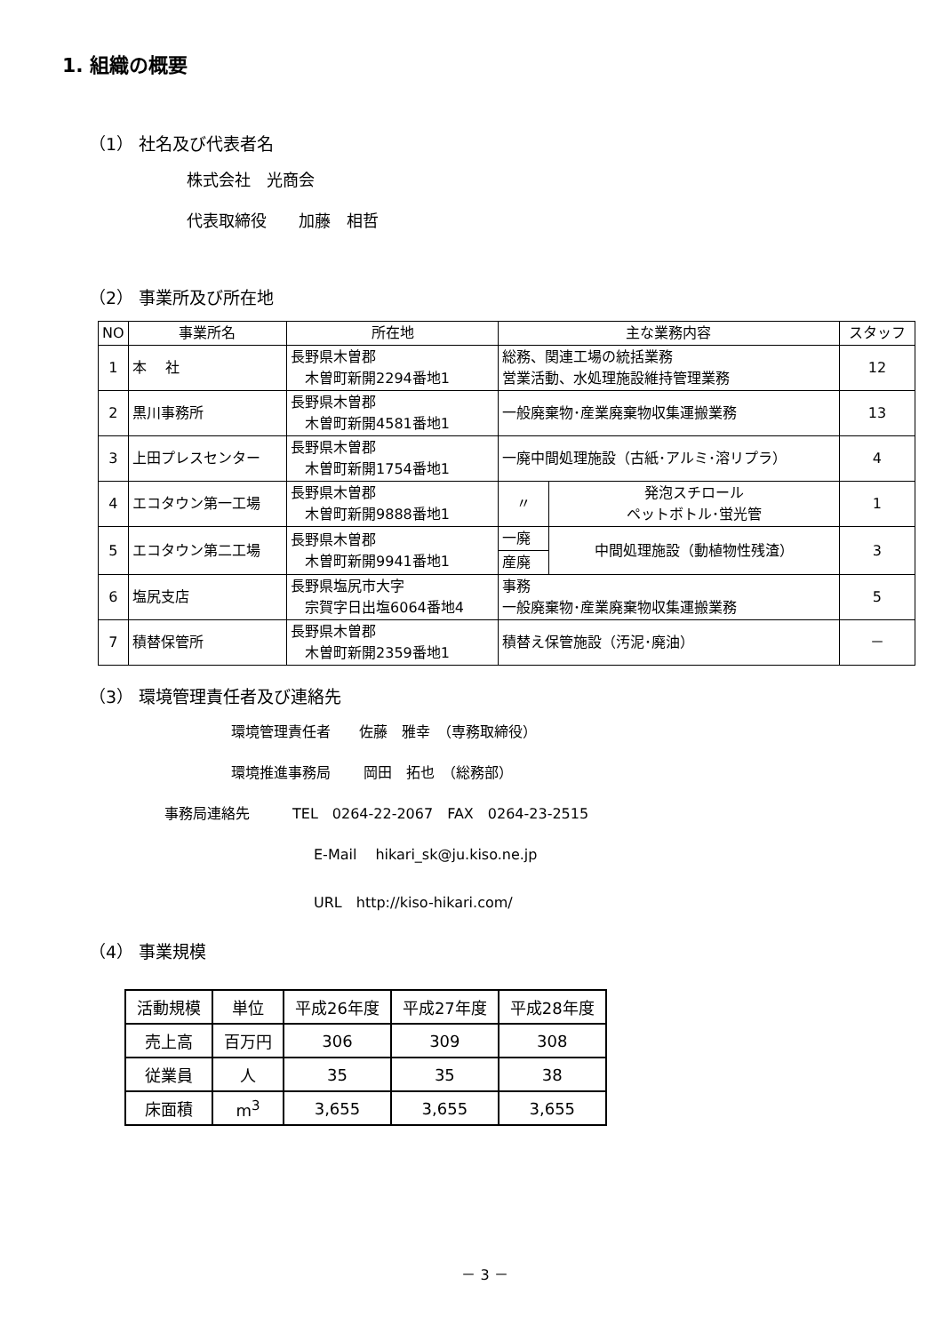1. 組織の概要
（1） 社名及び代表者名
株式会社　光商会
代表取締役　　加藤　相哲
（2） 事業所及び所在地
| NO | 事業所名 | 所在地 | 主な業務内容 | | | スタッフ |
| --- | --- | --- | --- | --- | --- | --- |
| 1 | 本 社 | 長野県木曽郡 木曽町新開2294番地1 | 総務、関連工場の統括業務 営業活動、水処理施設維持管理業務 | | | 12 |
| 2 | 黒川事務所 | 長野県木曽郡 木曽町新開4581番地1 | 一般廃棄物･産業廃棄物収集運搬業務 | | | 13 |
| 3 | 上田プレスセンター | 長野県木曽郡 木曽町新開1754番地1 | 一廃中間処理施設（古紙･アルミ･溶リプラ） | | | 4 |
| 4 | エコタウン第一工場 | 長野県木曽郡 木曽町新開9888番地1 | 〃 | | 発泡スチロール ペットボトル･蛍光管 | 1 |
| 5 | エコタウン第二工場 | 長野県木曽郡 木曽町新開9941番地1 | 一廃 | 中間処理施設（動植物性残渣） | | 3 |
| | | | 産廃 | | | |
| 6 | 塩尻支店 | 長野県塩尻市大字 宗賀字日出塩6064番地4 | 事務 一般廃棄物･産業廃棄物収集運搬業務 | | | 5 |
| 7 | 積替保管所 | 長野県木曽郡 木曽町新開2359番地1 | 積替え保管施設（汚泥･廃油） | | | － |
（3） 環境管理責任者及び連絡先
環境管理責任者　　佐藤　雅幸　（専務取締役）
環境推進事務局　　 岡田　拓也　（総務部）
事務局連絡先　　　TEL　0264-22-2067　FAX　0264-23-2515
E-Mail　 hikari_sk@ju.kiso.ne.jp
URL　http://kiso-hikari.com/
（4） 事業規模
| 活動規模 | 単位 | 平成26年度 | 平成27年度 | 平成28年度 |
| 売上高 | 百万円 | 306 | 309 | 308 |
| 従業員 | 人 | 35 | 35 | 38 |
| 床面積 | m<sup>3</sup> | 3,655 | 3,655 | 3,655 |
－ 3 －